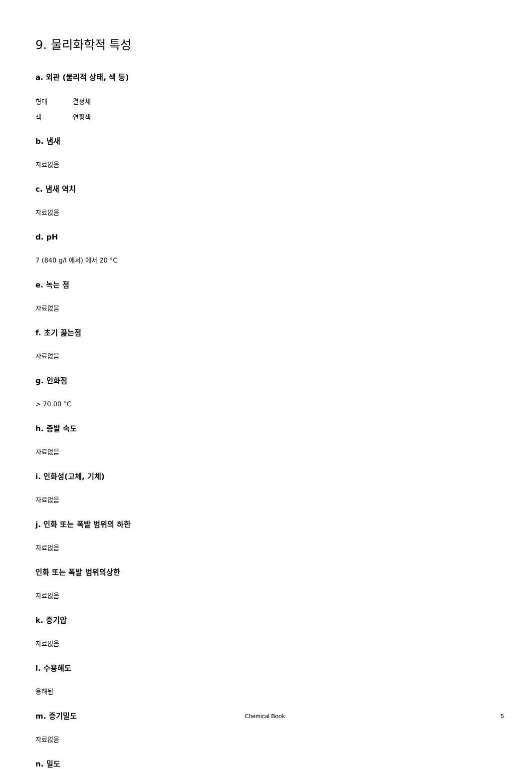9. 물리화학적 특성
a. 외관 (물리적 상태, 색 등)
형태 결정체
색 연황색
b. 냄새
자료없음
c. 냄새 역치
자료없음
d. pH
7 (840 g/l 에서) 에서 20 °C
e. 녹는 점
자료없음
f. 초기 끓는점
자료없음
g. 인화점
> 70.00 °C
h. 증발 속도
자료없음
i. 인화성(고체, 기체)
자료없음
j. 인화 또는 폭발 범위의 하한
자료없음
인화 또는 폭발 범위의상한
자료없음
k. 증기압
자료없음
l. 수용해도
용해됨
m. 증기밀도
자료없음
n. 밀도
Chemical Book 5